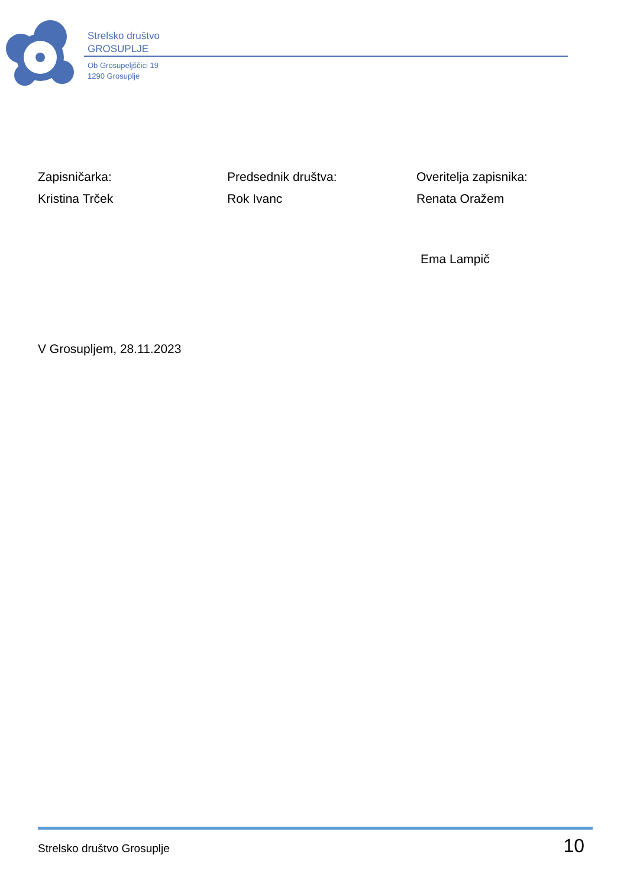Strelsko društvo
GROSUPLJE
Ob Grosupeljščici 19
1290 Grosuplje
Zapisničarka:
Kristina Trček
Predsednik društva:
Rok Ivanc
Overitelja zapisnika:
Renata Oražem
Ema Lampič
V Grosupljem, 28.11.2023
Strelsko društvo Grosuplje 10